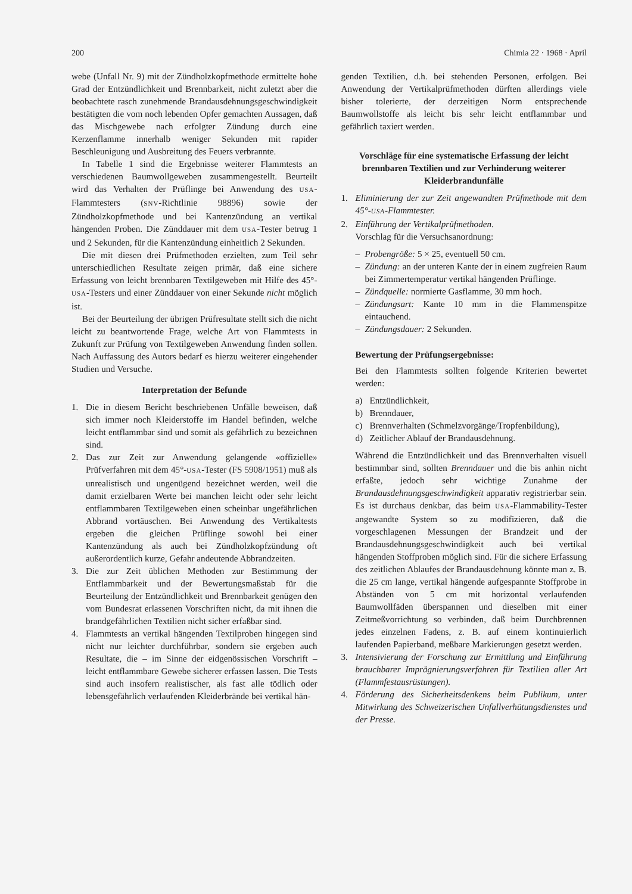200 Chimia 22 · 1968 · April
webe (Unfall Nr. 9) mit der Zündholzkopfmethode ermittelte hohe Grad der Entzündlichkeit und Brennbarkeit, nicht zuletzt aber die beobachtete rasch zunehmende Brandausdehnungsgeschwindigkeit bestätigten die vom noch lebenden Opfer gemachten Aussagen, daß das Mischgewebe nach erfolgter Zündung durch eine Kerzenflamme innerhalb weniger Sekunden mit rapider Beschleunigung und Ausbreitung des Feuers verbrannte.
In Tabelle 1 sind die Ergebnisse weiterer Flammtests an verschiedenen Baumwollgeweben zusammengestellt. Beurteilt wird das Verhalten der Prüflinge bei Anwendung des USA-Flammtesters (SNV-Richtlinie 98896) sowie der Zündholzkopfmethode und bei Kantenzündung an vertikal hängenden Proben. Die Zünddauer mit dem USA-Tester betrug 1 und 2 Sekunden, für die Kantenzündung einheitlich 2 Sekunden.
Die mit diesen drei Prüfmethoden erzielten, zum Teil sehr unterschiedlichen Resultate zeigen primär, daß eine sichere Erfassung von leicht brennbaren Textilgeweben mit Hilfe des 45°-USA-Testers und einer Zünddauer von einer Sekunde nicht möglich ist.
Bei der Beurteilung der übrigen Prüfresultate stellt sich die nicht leicht zu beantwortende Frage, welche Art von Flammtests in Zukunft zur Prüfung von Textilgeweben Anwendung finden sollen. Nach Auffassung des Autors bedarf es hierzu weiterer eingehender Studien und Versuche.
Interpretation der Befunde
1. Die in diesem Bericht beschriebenen Unfälle beweisen, daß sich immer noch Kleiderstoffe im Handel befinden, welche leicht entflammbar sind und somit als gefährlich zu bezeichnen sind.
2. Das zur Zeit zur Anwendung gelangende «offizielle» Prüfverfahren mit dem 45°-USA-Tester (FS 5908/1951) muß als unrealistisch und ungenügend bezeichnet werden, weil die damit erzielbaren Werte bei manchen leicht oder sehr leicht entflammbaren Textilgeweben einen scheinbar ungefährlichen Abbrand vortäuschen. Bei Anwendung des Vertikaltests ergeben die gleichen Prüflinge sowohl bei einer Kantenzündung als auch bei Zündholzkopfzündung oft außerordentlich kurze, Gefahr andeutende Abbrandzeiten.
3. Die zur Zeit üblichen Methoden zur Bestimmung der Entflammbarkeit und der Bewertungsmaßstab für die Beurteilung der Entzündlichkeit und Brennbarkeit genügen den vom Bundesrat erlassenen Vorschriften nicht, da mit ihnen die brandgefährlichen Textilien nicht sicher erfaßbar sind.
4. Flammtests an vertikal hängenden Textilproben hingegen sind nicht nur leichter durchführbar, sondern sie ergeben auch Resultate, die – im Sinne der eidgenössischen Vorschrift – leicht entflammbare Gewebe sicherer erfassen lassen. Die Tests sind auch insofern realistischer, als fast alle tödlich oder lebensgefährlich verlaufenden Kleiderbrände bei vertikal hän-
genden Textilien, d.h. bei stehenden Personen, erfolgen. Bei Anwendung der Vertikalprüfmethoden dürften allerdings viele bisher tolerierte, der derzeitigen Norm entsprechende Baumwollstoffe als leicht bis sehr leicht entflammbar und gefährlich taxiert werden.
Vorschläge für eine systematische Erfassung der leicht brennbaren Textilien und zur Verhinderung weiterer Kleiderbrandunfälle
1. Eliminierung der zur Zeit angewandten Prüfmethode mit dem 45°-USA-Flammtester.
2. Einführung der Vertikalprüfmethoden.
Vorschlag für die Versuchsanordnung:
– Probengröße: 5 × 25, eventuell 50 cm.
– Zündung: an der unteren Kante der in einem zugfreien Raum bei Zimmertemperatur vertikal hängenden Prüflinge.
– Zündquelle: normierte Gasflamme, 30 mm hoch.
– Zündungsart: Kante 10 mm in die Flammenspitze eintauchend.
– Zündungsdauer: 2 Sekunden.
Bewertung der Prüfungsergebnisse:
Bei den Flammtests sollten folgende Kriterien bewertet werden:
a) Entzündlichkeit,
b) Brenndauer,
c) Brennverhalten (Schmelzvorgänge/Tropfenbildung),
d) Zeitlicher Ablauf der Brandausdehnung.
Während die Entzündlichkeit und das Brennverhalten visuell bestimmbar sind, sollten Brenndauer und die bis anhin nicht erfaßte, jedoch sehr wichtige Zunahme der Brandausdehnungsgeschwindigkeit apparativ registrierbar sein. Es ist durchaus denkbar, das beim USA-Flammability-Tester angewandte System so zu modifizieren, daß die vorgeschlagenen Messungen der Brandzeit und der Brandausdehnungsgeschwindigkeit auch bei vertikal hängenden Stoffproben möglich sind. Für die sichere Erfassung des zeitlichen Ablaufes der Brandausdehnung könnte man z. B. die 25 cm lange, vertikal hängende aufgespannte Stoffprobe in Abständen von 5 cm mit horizontal verlaufenden Baumwollfäden überspannen und dieselben mit einer Zeitmeßvorrichtung so verbinden, daß beim Durchbrennen jedes einzelnen Fadens, z. B. auf einem kontinuierlich laufenden Papierband, meßbare Markierungen gesetzt werden.
3. Intensivierung der Forschung zur Ermittlung und Einführung brauchbarer Imprägnierungsverfahren für Textilien aller Art (Flammfestausrüstungen).
4. Förderung des Sicherheitsdenkens beim Publikum, unter Mitwirkung des Schweizerischen Unfallverhütungsdienstes und der Presse.